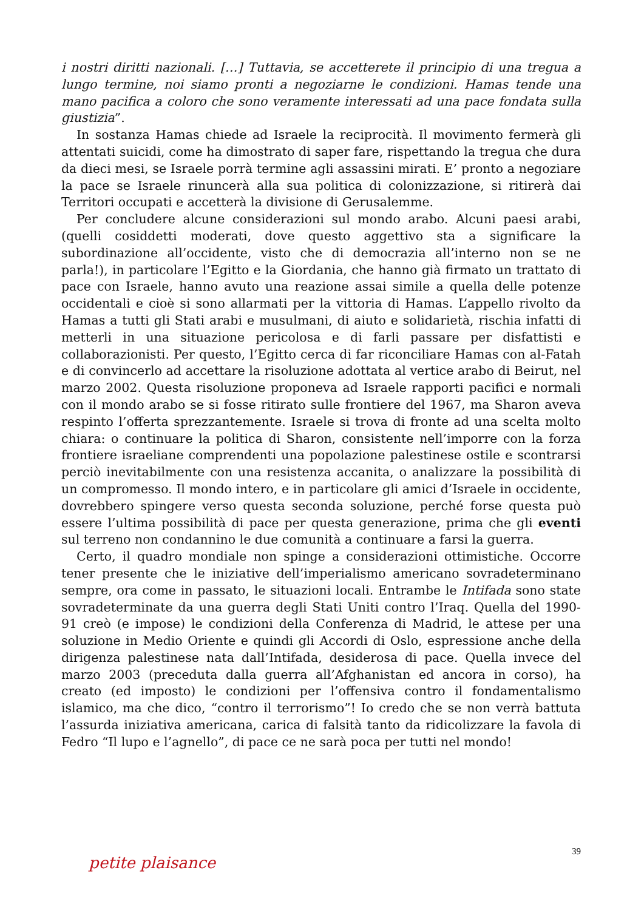i nostri diritti nazionali. […] Tuttavia, se accetterete il principio di una tregua a lungo termine, noi siamo pronti a negoziarne le condizioni. Hamas tende una mano pacifica a coloro che sono veramente interessati ad una pace fondata sulla giustizia”.
In sostanza Hamas chiede ad Israele la reciprocità. Il movimento fermerà gli attentati suicidi, come ha dimostrato di saper fare, rispettando la tregua che dura da dieci mesi, se Israele porrà termine agli assassini mirati. E’ pronto a negoziare la pace se Israele rinuncerà alla sua politica di colonizzazione, si ritirerà dai Territori occupati e accetterà la divisione di Gerusalemme.
Per concludere alcune considerazioni sul mondo arabo. Alcuni paesi arabi, (quelli cosiddetti moderati, dove questo aggettivo sta a significare la subordinazione all’occidente, visto che di democrazia all’interno non se ne parla!), in particolare l’Egitto e la Giordania, che hanno già firmato un trattato di pace con Israele, hanno avuto una reazione assai simile a quella delle potenze occidentali e cioè si sono allarmati per la vittoria di Hamas. L’appello rivolto da Hamas a tutti gli Stati arabi e musulmani, di aiuto e solidarietà, rischia infatti di metterli in una situazione pericolosa e di farli passare per disfattisti e collaborazionisti. Per questo, l’Egitto cerca di far riconciliare Hamas con al-Fatah e di convincerlo ad accettare la risoluzione adottata al vertice arabo di Beirut, nel marzo 2002. Questa risoluzione proponeva ad Israele rapporti pacifici e normali con il mondo arabo se si fosse ritirato sulle frontiere del 1967, ma Sharon aveva respinto l’offerta sprezzantemente. Israele si trova di fronte ad una scelta molto chiara: o continuare la politica di Sharon, consistente nell’imporre con la forza frontiere israeliane comprendenti una popolazione palestinese ostile e scontrarsi perciò inevitabilmente con una resistenza accanita, o analizzare la possibilità di un compromesso. Il mondo intero, e in particolare gli amici d’Israele in occidente, dovrebbero spingere verso questa seconda soluzione, perché forse questa può essere l’ultima possibilità di pace per questa generazione, prima che gli eventi sul terreno non condannino le due comunità a continuare a farsi la guerra.
Certo, il quadro mondiale non spinge a considerazioni ottimistiche. Occorre tener presente che le iniziative dell’imperialismo americano sovradeterminano sempre, ora come in passato, le situazioni locali. Entrambe le Intifada sono state sovradeterminate da una guerra degli Stati Uniti contro l’Iraq. Quella del 1990-91 creò (e impose) le condizioni della Conferenza di Madrid, le attese per una soluzione in Medio Oriente e quindi gli Accordi di Oslo, espressione anche della dirigenza palestinese nata dall’Intifada, desiderosa di pace. Quella invece del marzo 2003 (preceduta dalla guerra all’Afghanistan ed ancora in corso), ha creato (ed imposto) le condizioni per l’offensiva contro il fondamentalismo islamico, ma che dico, “contro il terrorismo”! Io credo che se non verrà battuta l’assurda iniziativa americana, carica di falsità tanto da ridicolizzare la favola di Fedro “Il lupo e l’agnello”, di pace ce ne sarà poca per tutti nel mondo!
petite plaisance
39